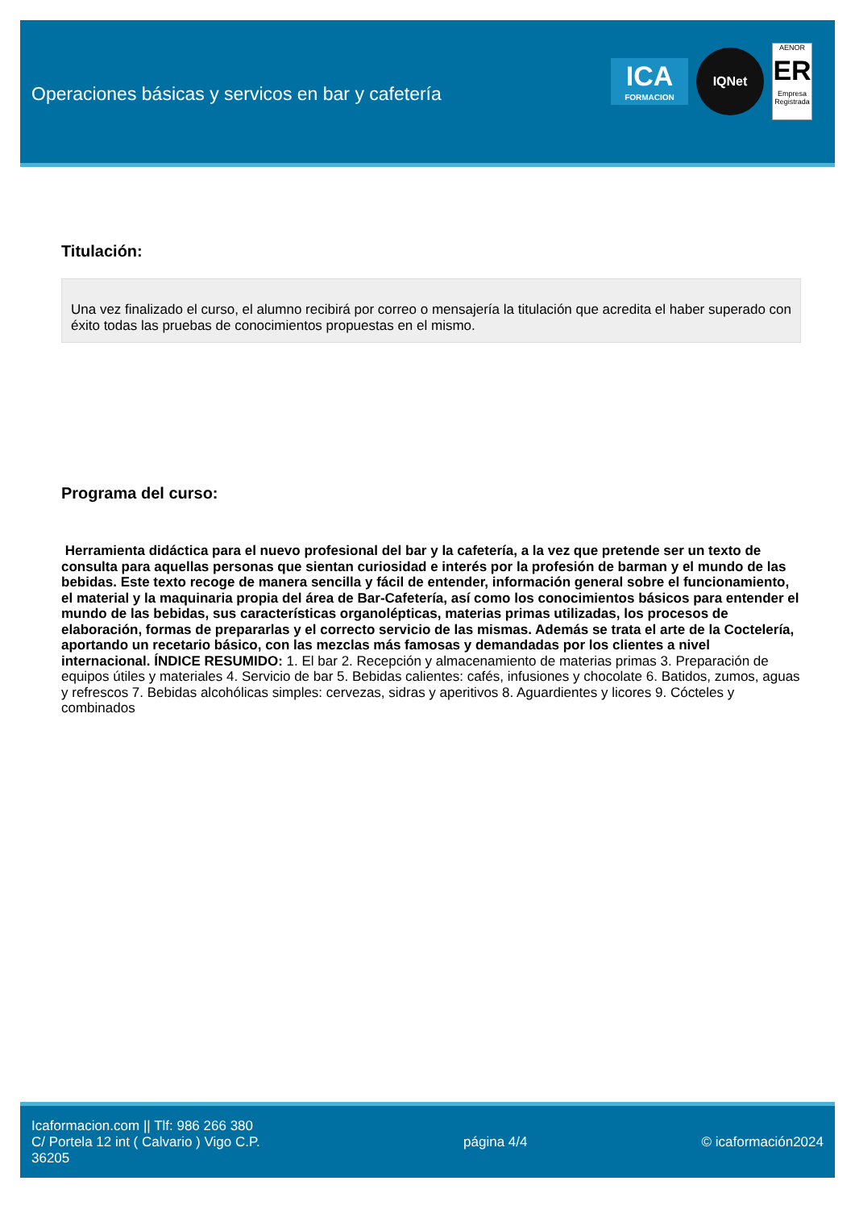Operaciones básicas y servicos en bar y cafetería
ICA
FORMACION
IQNet
AENOR
ER
Empresa Registrada
Titulación:
Una vez finalizado el curso, el alumno recibirá por correo o mensajería la titulación que acredita el haber superado con éxito todas las pruebas de conocimientos propuestas en el mismo.
Programa del curso:
Herramienta didáctica para el nuevo profesional del bar y la cafetería, a la vez que pretende ser un texto de consulta para aquellas personas que sientan curiosidad e interés por la profesión de barman y el mundo de las bebidas. Este texto recoge de manera sencilla y fácil de entender, información general sobre el funcionamiento, el material y la maquinaria propia del área de Bar-Cafetería, así como los conocimientos básicos para entender el mundo de las bebidas, sus características organolépticas, materias primas utilizadas, los procesos de elaboración, formas de prepararlas y el correcto servicio de las mismas. Además se trata el arte de la Coctelería, aportando un recetario básico, con las mezclas más famosas y demandadas por los clientes a nivel internacional. ÍNDICE RESUMIDO: 1. El bar 2. Recepción y almacenamiento de materias primas 3. Preparación de equipos útiles y materiales 4. Servicio de bar 5. Bebidas calientes: cafés, infusiones y chocolate 6. Batidos, zumos, aguas y refrescos 7. Bebidas alcohólicas simples: cervezas, sidras y aperitivos 8. Aguardientes y licores 9. Cócteles y combinados
Icaformacion.com || Tlf: 986 266 380
C/ Portela 12 int ( Calvario ) Vigo C.P. 36205
página 4/4 © icaformación2024